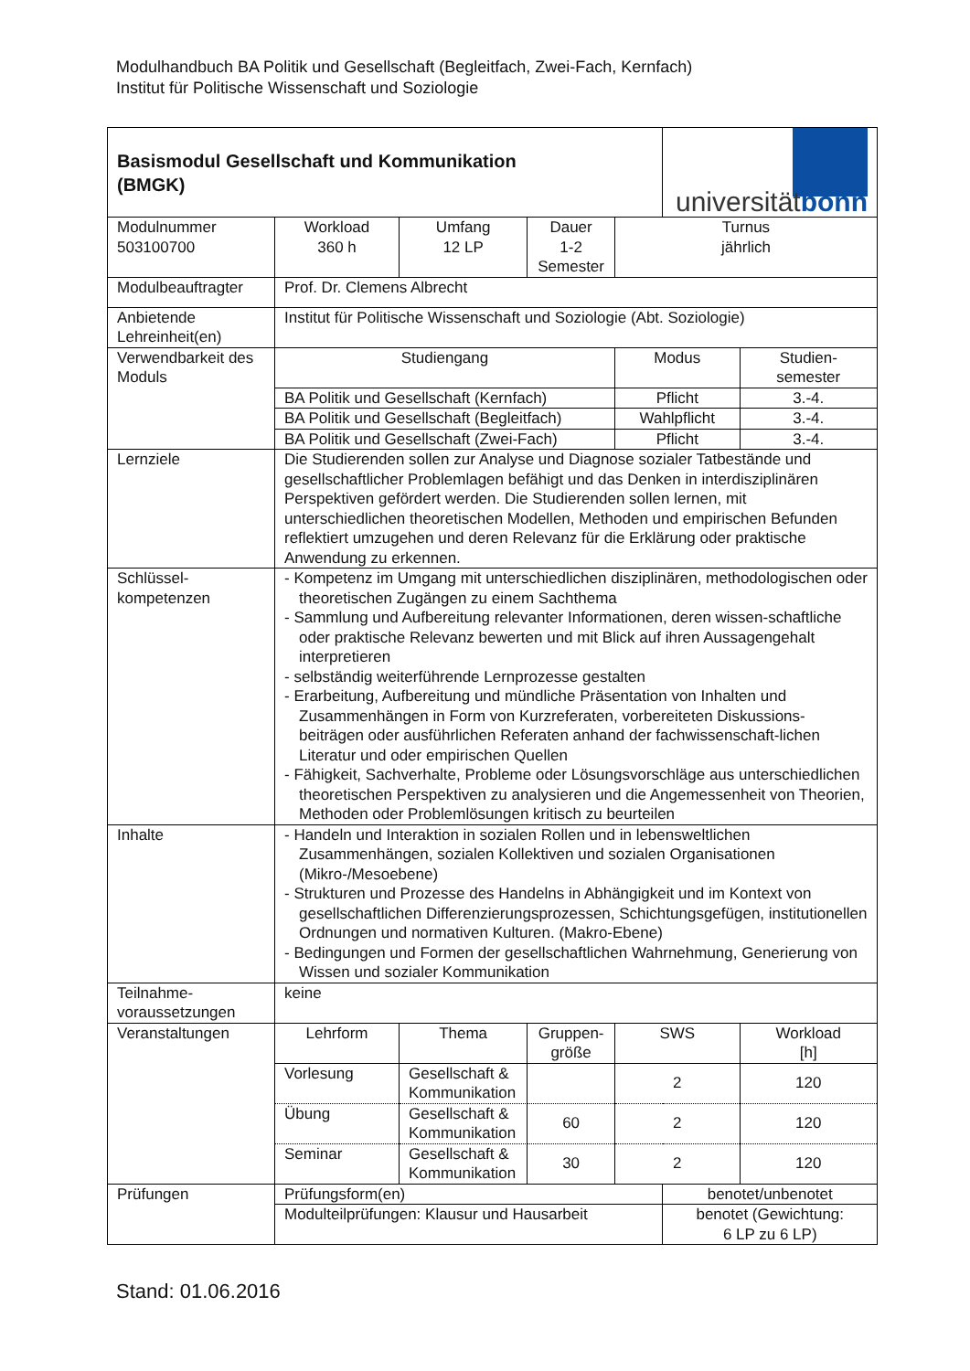Modulhandbuch BA Politik und Gesellschaft (Begleitfach, Zwei-Fach, Kernfach)
Institut für Politische Wissenschaft und Soziologie
| Basismodul Gesellschaft und Kommunikation (BMGK) | | | | | | | universität bonn | | |
| Modulnummer 503100700 | Workload 360 h | | Umfang 12 LP | Dauer 1-2 Semester | | Turnus jährlich | | | |
| Modulbeauftragter | Prof. Dr. Clemens Albrecht | | | | | | | | |
| Anbietende Lehreinheit(en) | Institut für Politische Wissenschaft und Soziologie (Abt. Soziologie) | | | | | | | | |
| Verwendbarkeit des Moduls | Studiengang | | | | | Modus | | | Studien- semester |
| | BA Politik und Gesellschaft (Kernfach) | | | | | Pflicht | | | 3.-4. |
| | BA Politik und Gesellschaft (Begleitfach) | | | | | Wahlpflicht | | | 3.-4. |
| | BA Politik und Gesellschaft (Zwei-Fach) | | | | | Pflicht | | | 3.-4. |
| Lernziele | Die Studierenden sollen zur Analyse und Diagnose sozialer Tatbestände und gesellschaftlicher Problemlagen befähigt und das Denken in interdisziplinären Perspektiven gefördert werden. Die Studierenden sollen lernen, mit unterschiedlichen theoretischen Modellen, Methoden und empirischen Befunden reflektiert umzugehen und deren Relevanz für die Erklärung oder praktische Anwendung zu erkennen. | | | | | | | | |
| Schlüssel- kompetenzen | - Kompetenz im Umgang mit unterschiedlichen disziplinären, methodologischen oder theoretischen Zugängen zu einem Sachthema - Sammlung und Aufbereitung relevanter Informationen, deren wissen-schaftliche oder praktische Relevanz bewerten und mit Blick auf ihren Aussagengehalt interpretieren - selbständig weiterführende Lernprozesse gestalten - Erarbeitung, Aufbereitung und mündliche Präsentation von Inhalten und Zusammenhängen in Form von Kurzreferaten, vorbereiteten Diskussions-beiträgen oder ausführlichen Referaten anhand der fachwissenschaft-lichen Literatur und oder empirischen Quellen - Fähigkeit, Sachverhalte, Probleme oder Lösungsvorschläge aus unterschiedlichen theoretischen Perspektiven zu analysieren und die Angemessenheit von Theorien, Methoden oder Problemlösungen kritisch zu beurteilen | | | | | | | | |
| Inhalte | - Handeln und Interaktion in sozialen Rollen und in lebensweltlichen Zusammenhängen, sozialen Kollektiven und sozialen Organisationen (Mikro-/Mesoebene) - Strukturen und Prozesse des Handelns in Abhängigkeit und im Kontext von gesellschaftlichen Differenzierungsprozessen, Schichtungsgefügen, institutionellen Ordnungen und normativen Kulturen. (Makro-Ebene) - Bedingungen und Formen der gesellschaftlichen Wahrnehmung, Generierung von Wissen und sozialer Kommunikation | | | | | | | | |
| Teilnahme- voraussetzungen | keine | | | | | | | | |
| Veranstaltungen | Lehrform | Thema | | | Gruppen- größe | SWS | | Workload [h] | |
| | Vorlesung | Gesellschaft & Kommunikation | | | | 2 | | 120 | |
| | Übung | Gesellschaft & Kommunikation | | | 60 | 2 | | 120 | |
| | Seminar | Gesellschaft & Kommunikation | | | 30 | 2 | | 120 | |
| Prüfungen | Prüfungsform(en) | | | | | | benotet/unbenotet | | |
| | Modulteilprüfungen: Klausur und Hausarbeit | | | | | | benotet (Gewichtung: 6 LP zu 6 LP) | | |
Stand: 01.06.2016